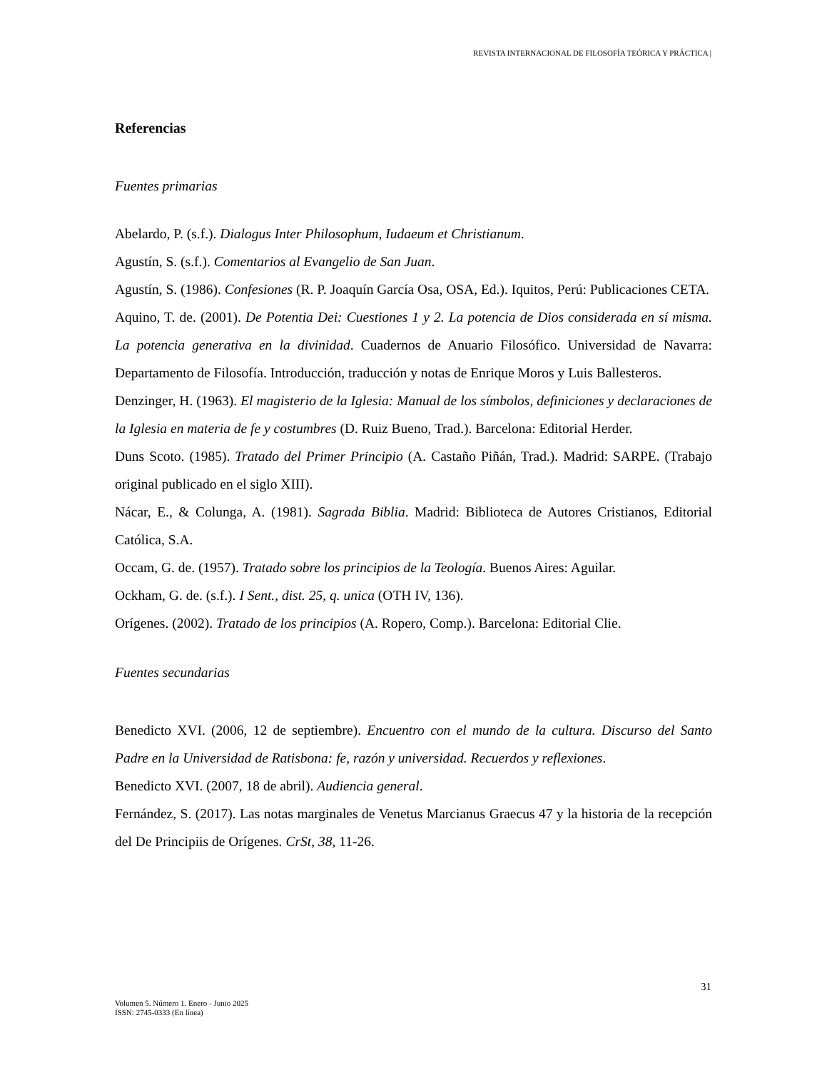REVISTA INTERNACIONAL DE FILOSOFÍA TEÓRICA Y PRÁCTICA |
Referencias
Fuentes primarias
Abelardo, P. (s.f.). Dialogus Inter Philosophum, Iudaeum et Christianum.
Agustín, S. (s.f.). Comentarios al Evangelio de San Juan.
Agustín, S. (1986). Confesiones (R. P. Joaquín García Osa, OSA, Ed.). Iquitos, Perú: Publicaciones CETA.
Aquino, T. de. (2001). De Potentia Dei: Cuestiones 1 y 2. La potencia de Dios considerada en sí misma. La potencia generativa en la divinidad. Cuadernos de Anuario Filosófico. Universidad de Navarra: Departamento de Filosofía. Introducción, traducción y notas de Enrique Moros y Luis Ballesteros.
Denzinger, H. (1963). El magisterio de la Iglesia: Manual de los símbolos, definiciones y declaraciones de la Iglesia en materia de fe y costumbres (D. Ruiz Bueno, Trad.). Barcelona: Editorial Herder.
Duns Scoto. (1985). Tratado del Primer Principio (A. Castaño Piñán, Trad.). Madrid: SARPE. (Trabajo original publicado en el siglo XIII).
Nácar, E., & Colunga, A. (1981). Sagrada Biblia. Madrid: Biblioteca de Autores Cristianos, Editorial Católica, S.A.
Occam, G. de. (1957). Tratado sobre los principios de la Teología. Buenos Aires: Aguilar.
Ockham, G. de. (s.f.). I Sent., dist. 25, q. unica (OTH IV, 136).
Orígenes. (2002). Tratado de los principios (A. Ropero, Comp.). Barcelona: Editorial Clie.
Fuentes secundarias
Benedicto XVI. (2006, 12 de septiembre). Encuentro con el mundo de la cultura. Discurso del Santo Padre en la Universidad de Ratisbona: fe, razón y universidad. Recuerdos y reflexiones.
Benedicto XVI. (2007, 18 de abril). Audiencia general.
Fernández, S. (2017). Las notas marginales de Venetus Marcianus Graecus 47 y la historia de la recepción del De Principiis de Orígenes. CrSt, 38, 11-26.
31
Volumen 5. Número 1. Enero - Junio 2025
ISSN: 2745-0333 (En línea)